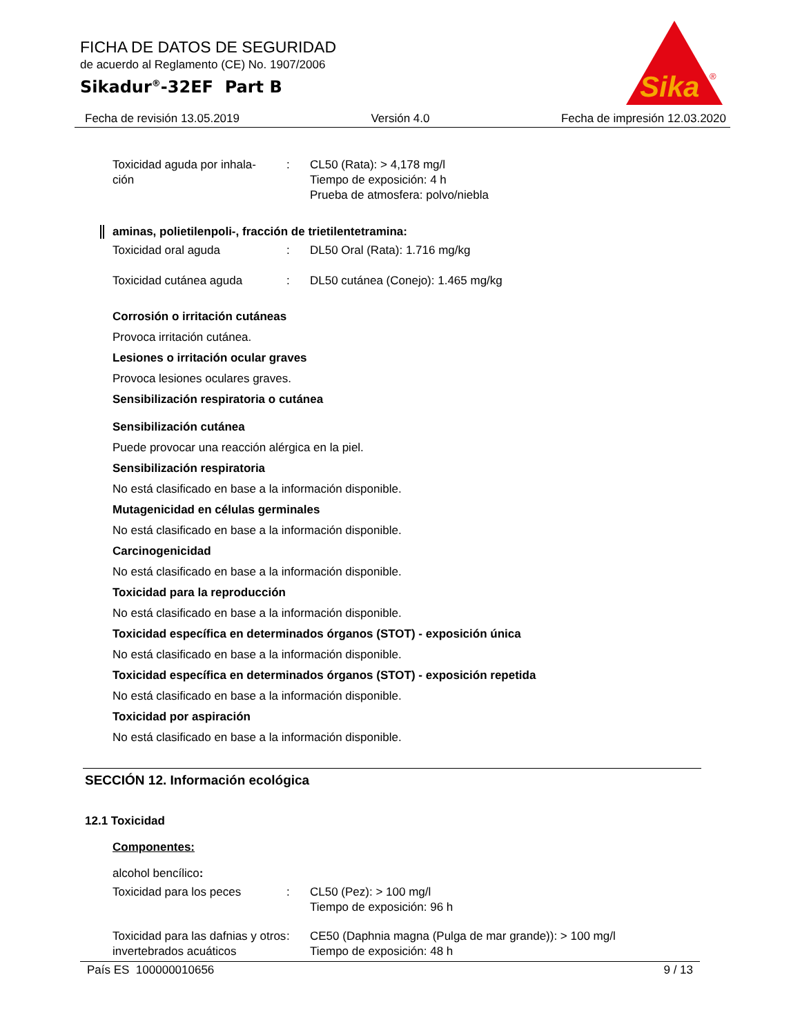FICHA DE DATOS DE SEGURIDAD
de acuerdo al Reglamento (CE) No. 1907/2006
Sikadur<sup>®</sup>-32EF Part B
Sika
®
Fecha de revisión 13.05.2019 Versión 4.0 Fecha de impresión 12.03.2020
Toxicidad aguda por inhala-
ción
: CL50 (Rata): > 4,178 mg/l
Tiempo de exposición: 4 h
Prueba de atmosfera: polvo/niebla
aminas, polietilenpoli-, fracción de trietilentetramina:
Toxicidad oral aguda : DL50 Oral (Rata): 1.716 mg/kg
Toxicidad cutánea aguda : DL50 cutánea (Conejo): 1.465 mg/kg
Corrosión o irritación cutáneas
Provoca irritación cutánea.
Lesiones o irritación ocular graves
Provoca lesiones oculares graves.
Sensibilización respiratoria o cutánea
Sensibilización cutánea
Puede provocar una reacción alérgica en la piel.
Sensibilización respiratoria
No está clasificado en base a la información disponible.
Mutagenicidad en células germinales
No está clasificado en base a la información disponible.
Carcinogenicidad
No está clasificado en base a la información disponible.
Toxicidad para la reproducción
No está clasificado en base a la información disponible.
Toxicidad específica en determinados órganos (STOT) - exposición única
No está clasificado en base a la información disponible.
Toxicidad específica en determinados órganos (STOT) - exposición repetida
No está clasificado en base a la información disponible.
Toxicidad por aspiración
No está clasificado en base a la información disponible.
SECCIÓN 12. Información ecológica
12.1 Toxicidad
Componentes:
alcohol bencílico:
Toxicidad para los peces : CL50 (Pez): > 100 mg/l
Tiempo de exposición: 96 h
Toxicidad para las dafnias y otros invertebrados acuáticos
: CE50 (Daphnia magna (Pulga de mar grande)): > 100 mg/l
Tiempo de exposición: 48 h
País ES 100000010656 9 / 13